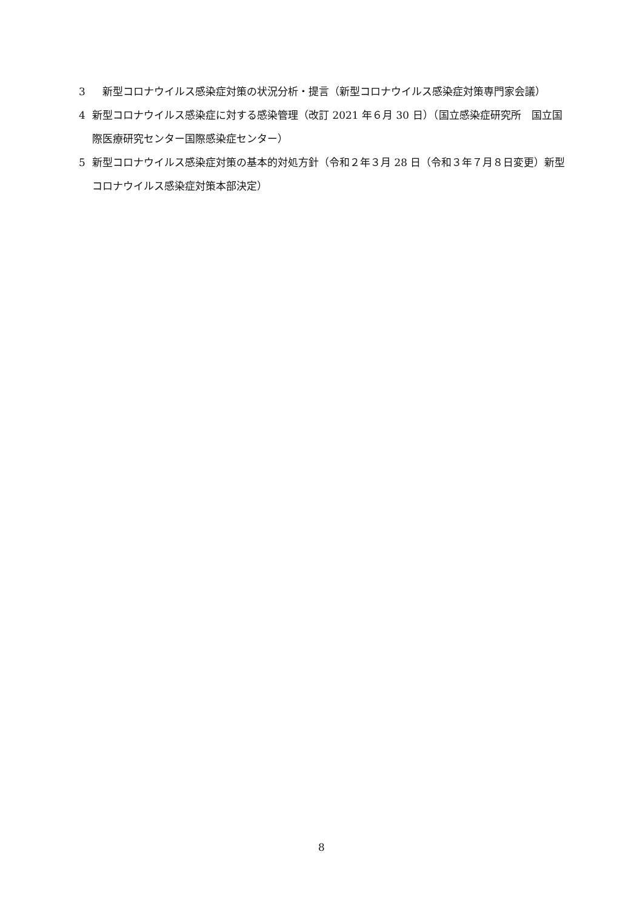3　新型コロナウイルス感染症対策の状況分析・提言（新型コロナウイルス感染症対策専門家会議）
4 新型コロナウイルス感染症に対する感染管理（改訂 2021 年６月 30 日）（国立感染症研究所　国立国際医療研究センター国際感染症センター）
5 新型コロナウイルス感染症対策の基本的対処方針（令和２年３月 28 日（令和３年７月８日変更）新型コロナウイルス感染症対策本部決定）
8